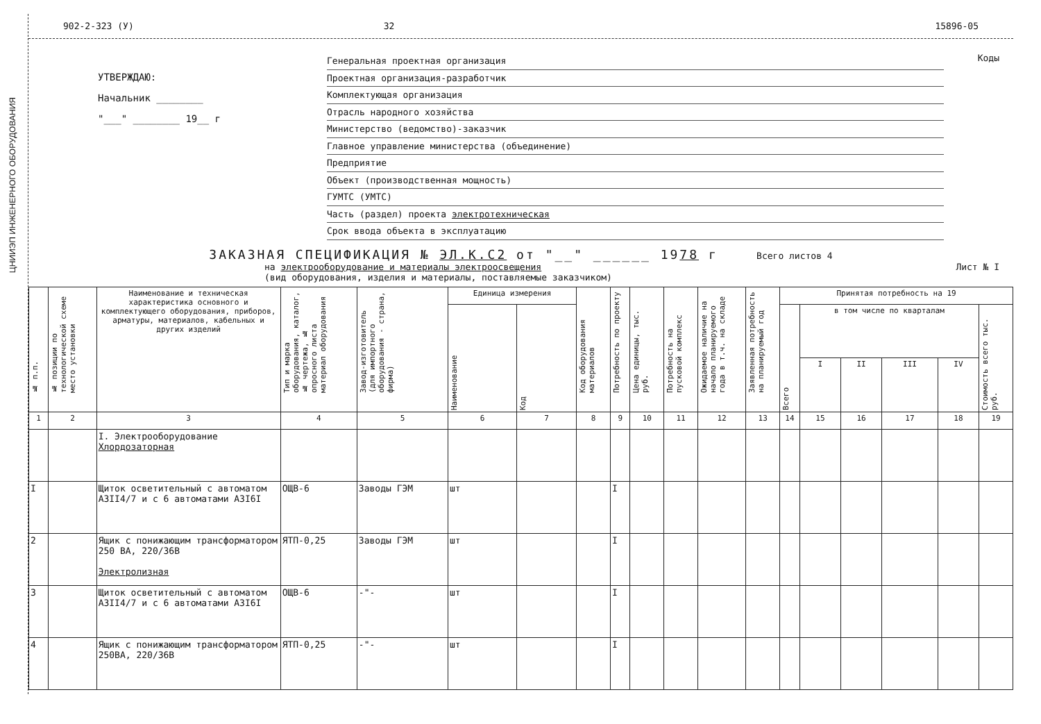ЦНИИЭП ИНЖЕНЕРНОГО ОБОРУДОВАНИЯ
902-2-323 (У) 32 15896-05
УТВЕРЖДАЮ:
Начальник ________
"___" ________ 19__ г
Генеральная проектная организация
Проектная организация-разработчик
Комплектующая организация
Отрасль народного хозяйства
Министерство (ведомство)-заказчик
Главное управление министерства (объединение)
Предприятие
Объект (производственная мощность)
ГУМТС (УМТС)
Часть (раздел) проекта электротехническая
Срок ввода объекта в эксплуатацию
Коды
ЗАКАЗНАЯ СПЕЦИФИКАЦИЯ № ЭЛ.К.С2 от "__" ______ 1978 г Всего листов 4
на электрооборудование и материалы электроосвещения
(вид оборудования, изделия и материалы, поставляемые заказчиком) Лист № I
| № п.п. | № позиции по технологической схеме место установки | Наименование и техническая характеристика основного и комплектующего оборудования, приборов, арматуры, материалов, кабельных и других изделий | Тип и марка оборудования, каталог, № чертежа, № опросного листа материал оборудования | Завод-изготовитель (для импортного оборудования - страна, фирма) | Единица измерения | | Код оборудования материалов | Потребность по проекту | Цена единицы, тыс. руб. | Потребность на пусковой комплекс | Ожидаемое наличие на начало планируемого года в т.ч. на складе | Заявленная потребность на планируемый год | Принятая потребность на 19 | | | | | |
| --- | --- | --- | --- | --- | --- | --- | --- | --- | --- | --- | --- | --- | --- | --- | --- | --- | --- | --- |
| | | | | | Наименование | Код | | | | | | | Всего | в том числе по кварталам | | | | Стоимость всего тыс. руб. |
| | | | | | | | | | | | | | | I | II | III | IV | |
| 1 | 2 | 3 | 4 | 5 | 6 | 7 | 8 | 9 | 10 | 11 | 12 | 13 | 14 | 15 | 16 | 17 | 18 | 19 |
| | | I. Электрооборудование Хлордозаторная | | | | | | | | | | | | | | | | |
| I | | Щиток осветительный с автоматом А3II4/7 и с 6 автоматами А3I6I | ОЩВ-6 | Заводы ГЭМ | шт | | | I | | | | | | | | | | |
| 2 | | Ящик с понижающим трансформатором 250 ВА, 220/36В Электролизная | ЯТП-0,25 | Заводы ГЭМ | шт | | | I | | | | | | | | | | |
| 3 | | Щиток осветительный с автоматом А3II4/7 и с 6 автоматами А3I6I | ОЩВ-6 | -"- | шт | | | I | | | | | | | | | | |
| 4 | | Ящик с понижающим трансформатором 250ВА, 220/36В | ЯТП-0,25 | -"- | шт | | | I | | | | | | | | | | |